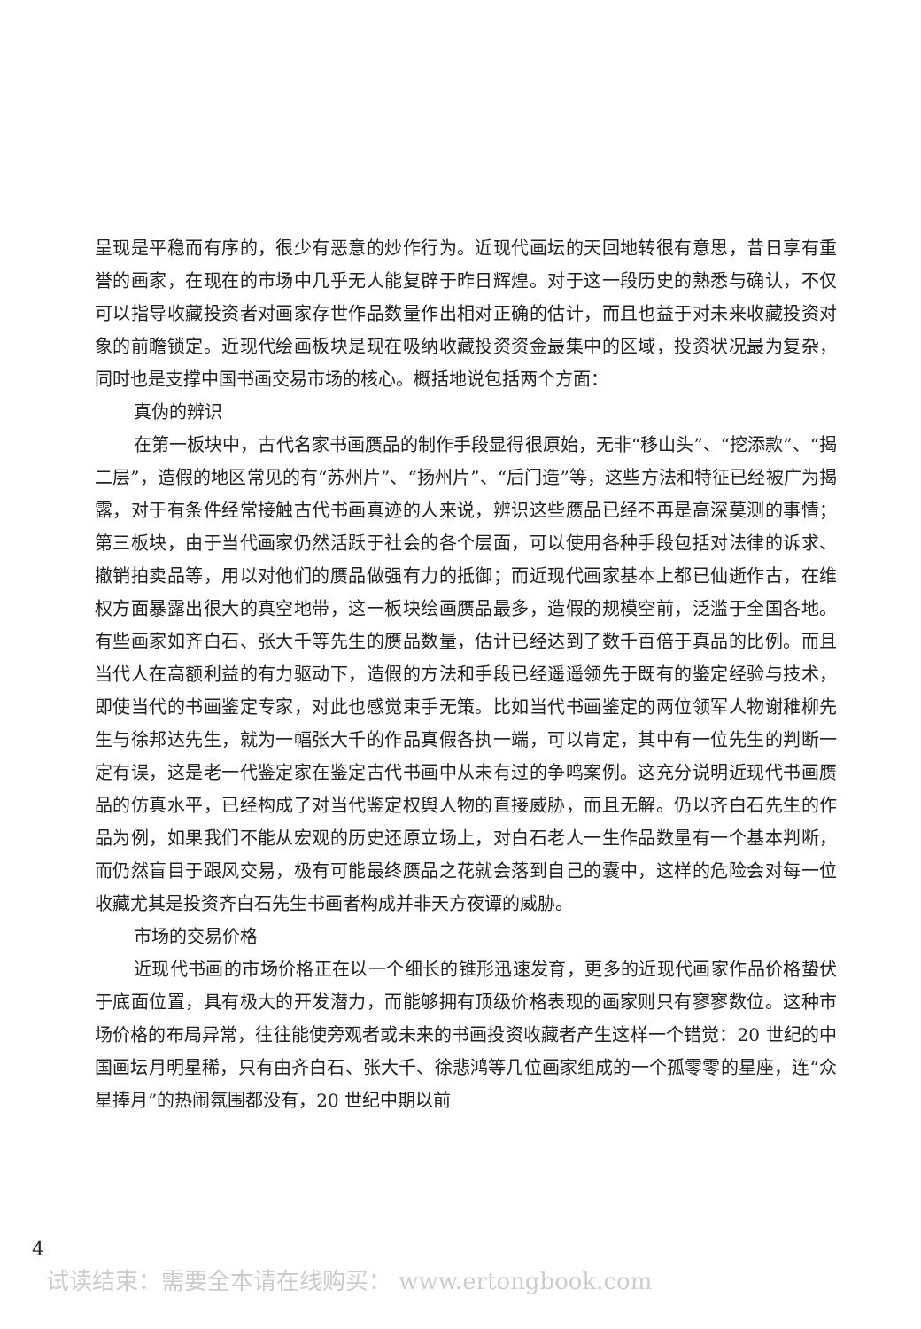呈现是平稳而有序的，很少有恶意的炒作行为。近现代画坛的天回地转很有意思，昔日享有重誉的画家，在现在的市场中几乎无人能复辟于昨日辉煌。对于这一段历史的熟悉与确认，不仅可以指导收藏投资者对画家存世作品数量作出相对正确的估计，而且也益于对未来收藏投资对象的前瞻锁定。近现代绘画板块是现在吸纳收藏投资资金最集中的区域，投资状况最为复杂，同时也是支撑中国书画交易市场的核心。概括地说包括两个方面：
真伪的辨识
在第一板块中，古代名家书画赝品的制作手段显得很原始，无非“移山头”、“挖添款”、“揭二层”，造假的地区常见的有“苏州片”、“扬州片”、“后门造”等，这些方法和特征已经被广为揭露，对于有条件经常接触古代书画真迹的人来说，辨识这些赝品已经不再是高深莫测的事情；第三板块，由于当代画家仍然活跃于社会的各个层面，可以使用各种手段包括对法律的诉求、撤销拍卖品等，用以对他们的赝品做强有力的抵御；而近现代画家基本上都已仙逝作古，在维权方面暴露出很大的真空地带，这一板块绘画赝品最多，造假的规模空前，泛滥于全国各地。有些画家如齐白石、张大千等先生的赝品数量，估计已经达到了数千百倍于真品的比例。而且当代人在高额利益的有力驱动下，造假的方法和手段已经遥遥领先于既有的鉴定经验与技术，即使当代的书画鉴定专家，对此也感觉束手无策。比如当代书画鉴定的两位领军人物谢稚柳先生与徐邦达先生，就为一幅张大千的作品真假各执一端，可以肯定，其中有一位先生的判断一定有误，这是老一代鉴定家在鉴定古代书画中从未有过的争鸣案例。这充分说明近现代书画赝品的仿真水平，已经构成了对当代鉴定权舆人物的直接威胁，而且无解。仍以齐白石先生的作品为例，如果我们不能从宏观的历史还原立场上，对白石老人一生作品数量有一个基本判断，而仍然盲目于跟风交易，极有可能最终赝品之花就会落到自己的囊中，这样的危险会对每一位收藏尤其是投资齐白石先生书画者构成并非天方夜谭的威胁。
市场的交易价格
近现代书画的市场价格正在以一个细长的锥形迅速发育，更多的近现代画家作品价格蛰伏于底面位置，具有极大的开发潜力，而能够拥有顶级价格表现的画家则只有寥寥数位。这种市场价格的布局异常，往往能使旁观者或未来的书画投资收藏者产生这样一个错觉：20 世纪的中国画坛月明星稀，只有由齐白石、张大千、徐悲鸿等几位画家组成的一个孤零零的星座，连“众星捧月”的热闹氛围都没有，20 世纪中期以前
4
试读结束：需要全本请在线购买： www.ertongbook.com